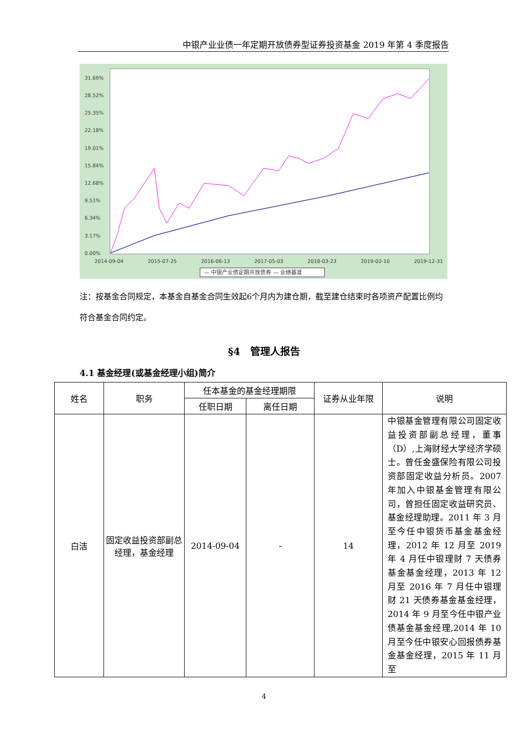中银产业业债一年定期开放债券型证券投资基金 2019 年第 4 季度报告
31.69%
28.52%
25.35%
22.18%
19.01%
15.84%
12.68%
9.51%
6.34%
3.17%
0.00%
2014-09-04
2015-07-25
2016-06-13
2017-05-03
2018-03-23
2019-02-10
2019-12-31
— 中银产业债定期开放债券 — 业绩基准
注：按基金合同规定，本基金自基金合同生效起6个月内为建仓期，截至建仓结束时各项资产配置比例均符合基金合同约定。
§4　管理人报告
4.1 基金经理(或基金经理小组)简介
| 姓名 | 职务 | 任本基金的基金经理期限 | | 证券从业年限 | 说明 |
| --- | --- | --- | --- | --- | --- |
| | | 任职日期 | 离任日期 | | |
| 白洁 | 固定收益投资部副总经理，基金经理 | 2014-09-04 | - | 14 | 中银基金管理有限公司固定收益投资部副总经理，董事（D）,上海财经大学经济学硕士。曾任金盛保险有限公司投资部固定收益分析员。2007 年加入中银基金管理有限公司，曾担任固定收益研究员、基金经理助理。2011 年 3 月至今任中银货币基金基金经理，2012 年 12 月至 2019 年 4 月任中银理财 7 天债券基金基金经理，2013 年 12 月至 2016 年 7 月任中银理财 21 天债券基金基金经理，2014 年 9 月至今任中银产业债基金基金经理,2014 年 10 月至今任中银安心回报债券基金基金经理，2015 年 11 月至 |
4